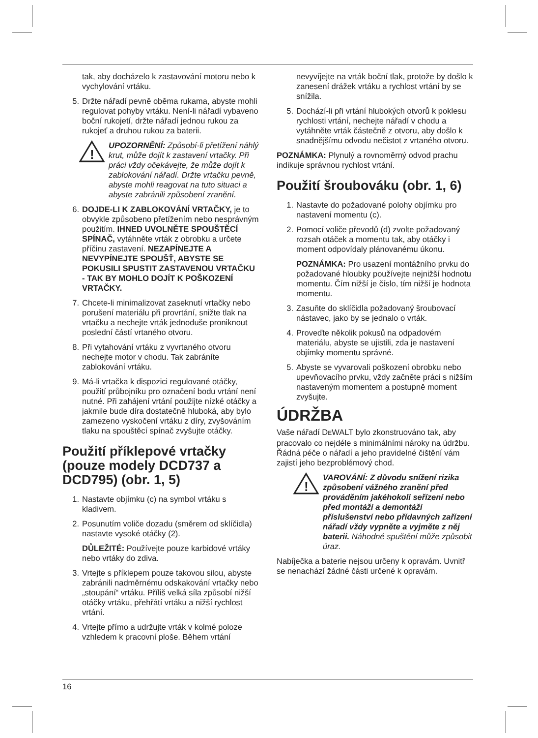tak, aby docházelo k zastavování motoru nebo k vychylování vrtáku.
5. Držte nářadí pevně oběma rukama, abyste mohli regulovat pohyby vrtáku. Není-li nářadí vybaveno boční rukojetí, držte nářadí jednou rukou za rukojeť a druhou rukou za baterii.
!
UPOZORNĚNÍ: Způsobí-li přetížení náhlý krut, může dojít k zastavení vrtačky. Při práci vždy očekávejte, že může dojít k zablokování nářadí. Držte vrtačku pevně, abyste mohli reagovat na tuto situaci a abyste zabránili způsobení zranění.
6. DOJDE-LI K ZABLOKOVÁNÍ VRTAČKY, je to obvykle způsobeno přetížením nebo nesprávným použitím. IHNED UVOLNĚTE SPOUŠTĚCÍ SPÍNAČ, vytáhněte vrták z obrobku a určete příčinu zastavení. NEZAPÍNEJTE A NEVYPÍNEJTE SPOUŠŤ, ABYSTE SE POKUSILI SPUSTIT ZASTAVENOU VRTAČKU - TAK BY MOHLO DOJÍT K POŠKOZENÍ VRTAČKY.
7. Chcete-li minimalizovat zaseknutí vrtačky nebo porušení materiálu při provrtání, snižte tlak na vrtačku a nechejte vrták jednoduše proniknout poslední částí vrtaného otvoru.
8. Při vytahování vrtáku z vyvrtaného otvoru nechejte motor v chodu. Tak zabráníte zablokování vrtáku.
9. Má-li vrtačka k dispozici regulované otáčky, použití průbojníku pro označení bodu vrtání není nutné. Při zahájení vrtání použijte nízké otáčky a jakmile bude díra dostatečně hluboká, aby bylo zamezeno vyskočení vrtáku z díry, zvyšováním tlaku na spouštěcí spínač zvyšujte otáčky.
Použití příklepové vrtačky (pouze modely DCD737 a DCD795) (obr. 1, 5)
1. Nastavte objímku (c) na symbol vrtáku s kladivem.
2. Posunutím voliče dozadu (směrem od sklíčidla) nastavte vysoké otáčky (2).
DŮLEŽITÉ: Používejte pouze karbidové vrtáky nebo vrtáky do zdiva.
3. Vrtejte s příklepem pouze takovou silou, abyste zabránili nadměrnému odskakování vrtačky nebo „stoupání“ vrtáku. Příliš velká síla způsobí nižší otáčky vrtáku, přehřátí vrtáku a nižší rychlost vrtání.
4. Vrtejte přímo a udržujte vrták v kolmé poloze vzhledem k pracovní ploše. Během vrtání
nevyvíjejte na vrták boční tlak, protože by došlo k zanesení drážek vrtáku a rychlost vrtání by se snížila.
5. Dochází-li při vrtání hlubokých otvorů k poklesu rychlosti vrtání, nechejte nářadí v chodu a vytáhněte vrták částečně z otvoru, aby došlo k snadnějšímu odvodu nečistot z vrtaného otvoru.
POZNÁMKA: Plynulý a rovnoměrný odvod prachu indikuje správnou rychlost vrtání.
Použití šroubováku (obr. 1, 6)
1. Nastavte do požadované polohy objímku pro nastavení momentu (c).
2. Pomocí voliče převodů (d) zvolte požadovaný rozsah otáček a momentu tak, aby otáčky i moment odpovídaly plánovanému úkonu.
POZNÁMKA: Pro usazení montážního prvku do požadované hloubky používejte nejnižší hodnotu momentu. Čím nižší je číslo, tím nižší je hodnota momentu.
3. Zasuňte do sklíčidla požadovaný šroubovací nástavec, jako by se jednalo o vrták.
4. Proveďte několik pokusů na odpadovém materiálu, abyste se ujistili, zda je nastavení objímky momentu správné.
5. Abyste se vyvarovali poškození obrobku nebo upevňovacího prvku, vždy začněte práci s nižším nastaveným momentem a postupně moment zvyšujte.
ÚDRŽBA
Vaše nářadí DEWALT bylo zkonstruováno tak, aby pracovalo co nejdéle s minimálními nároky na údržbu. Řádná péče o nářadí a jeho pravidelné čištění vám zajistí jeho bezproblémový chod.
!
VAROVÁNÍ: Z důvodu snížení rizika způsobení vážného zranění před prováděním jakéhokoli seřízení nebo před montáží a demontáží příslušenství nebo přídavných zařízení nářadí vždy vypněte a vyjměte z něj baterii. Náhodné spuštění může způsobit úraz.
Nabíječka a baterie nejsou určeny k opravám. Uvnitř se nenachází žádné části určené k opravám.
16